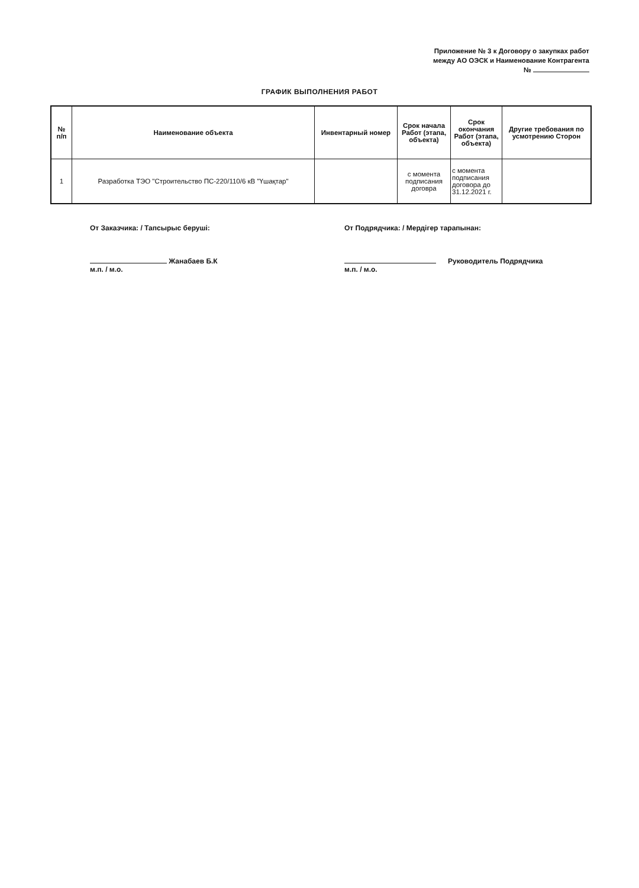Приложение № 3 к Договору о закупках работ
между АО ОЭСК и Наименование Контрагента
№
ГРАФИК ВЫПОЛНЕНИЯ РАБОТ
| № п/п | Наименование объекта | Инвентарный номер | Срок начала Работ (этапа, объекта) | Срок окончания Работ (этапа, объекта) | Другие требования по усмотрению Сторон |
| --- | --- | --- | --- | --- | --- |
| 1 | Разработка ТЭО "Строительство ПС-220/110/6 кВ "Үшақтар" | | с момента подписания договра | с момента подписания договора до 31.12.2021 г. | |
От Заказчика: / Тапсырыс беруші:
Жанабаев Б.К
м.п. / м.о.
От Подрядчика: / Мердігер тарапынан:
Руководитель Подрядчика
м.п. / м.о.